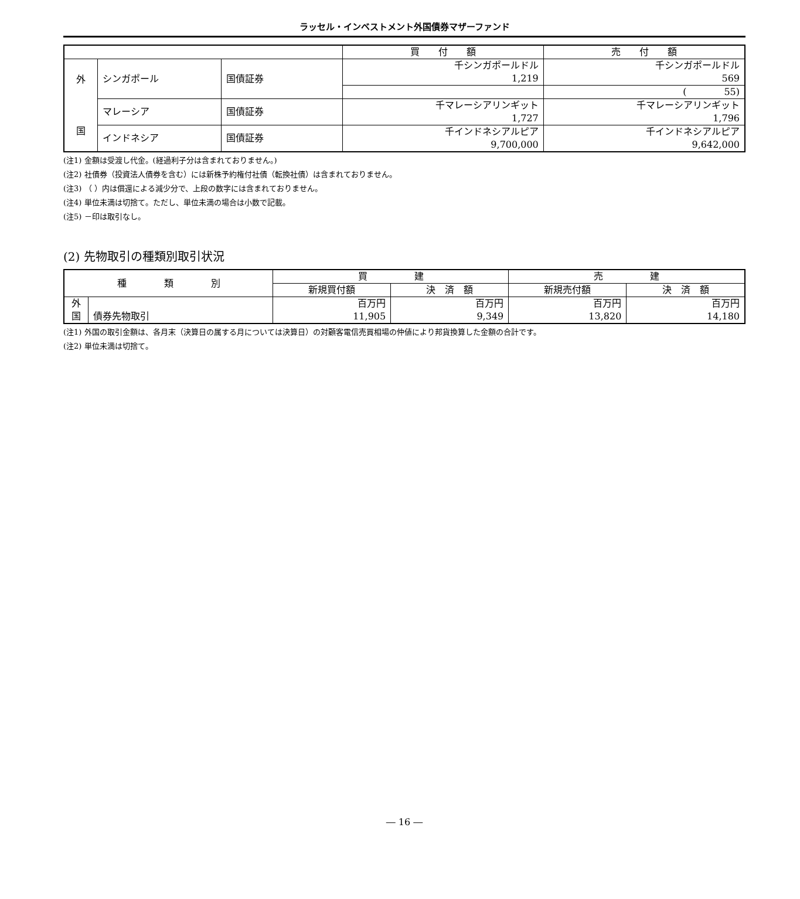ラッセル・インベストメント外国債券マザーファンド
| | | | 買 付 額 | 売 付 額 |
| --- | --- | --- | --- | --- |
| 外 国 | シンガポール | 国債証券 | 千シンガポールドル 1,219 | 千シンガポールドル 569 |
| | | | | ( 55) |
| | マレーシア | 国債証券 | 千マレーシアリンギット 1,727 | 千マレーシアリンギット 1,796 |
| | インドネシア | 国債証券 | 千インドネシアルピア 9,700,000 | 千インドネシアルピア 9,642,000 |
(注1) 金額は受渡し代金。(経過利子分は含まれておりません。)
(注2) 社債券（投資法人債券を含む）には新株予約権付社債（転換社債）は含まれておりません。
(注3) （ ）内は償還による減少分で、上段の数字には含まれておりません。
(注4) 単位未満は切捨て。ただし、単位未満の場合は小数で記載。
(注5) －印は取引なし。
(2) 先物取引の種類別取引状況
| 種 類 別 | | 買 建 | | 売 建 | |
| --- | --- | --- | --- | --- | --- |
| | | 新規買付額 | 決 済 額 | 新規売付額 | 決 済 額 |
| 外 国 | 債券先物取引 | 百万円 11,905 | 百万円 9,349 | 百万円 13,820 | 百万円 14,180 |
(注1) 外国の取引金額は、各月末（決算日の属する月については決算日）の対顧客電信売買相場の仲値により邦貨換算した金額の合計です。
(注2) 単位未満は切捨て。
― 16 ―